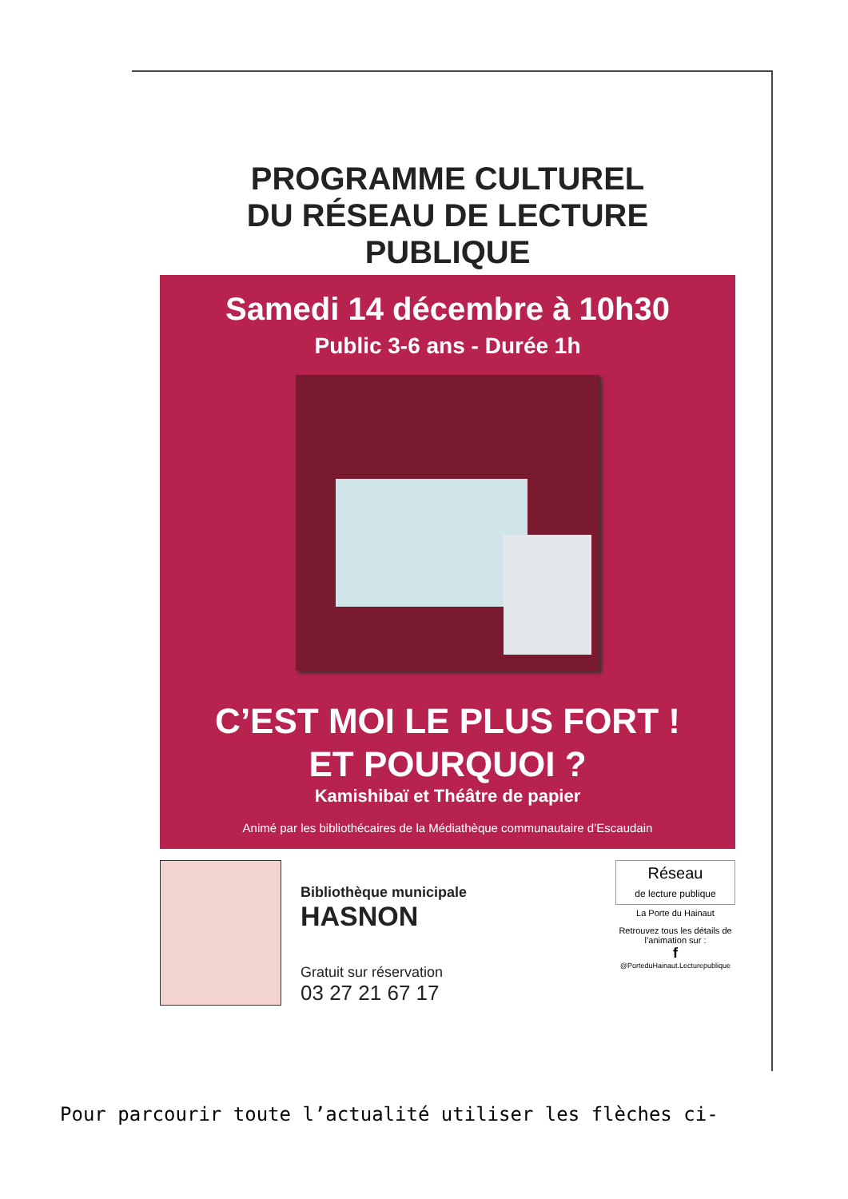PROGRAMME CULTUREL
DU RÉSEAU DE LECTURE PUBLIQUE
Samedi 14 décembre à 10h30
Public 3-6 ans - Durée 1h
C’EST MOI LE PLUS FORT !
ET POURQUOI ?
Kamishibaï et Théâtre de papier
Animé par les bibliothécaires de la Médiathèque communautaire d’Escaudain
Bibliothèque municipale
HASNON
Gratuit sur réservation
03 27 21 67 17
Réseau
de lecture publique
La Porte du Hainaut
Retrouvez tous les détails de l’animation sur :
f
@PorteduHainaut.Lecturepublique
Pour parcourir toute l’actualité utiliser les flèches ci-